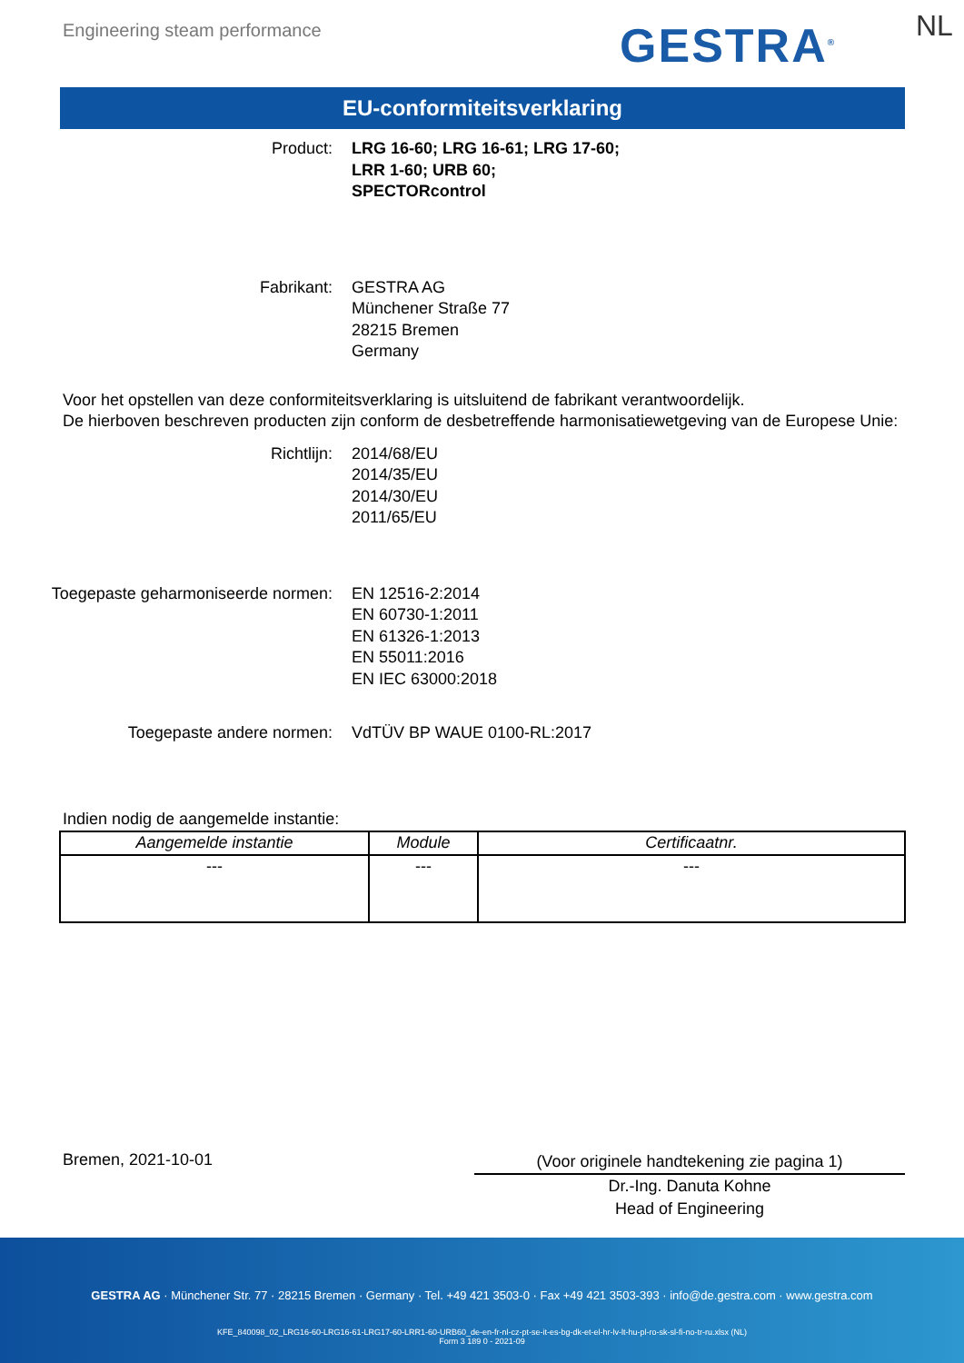Engineering steam performance GESTRA<sup>®</sup> NL
EU-conformiteitsverklaring
Product: LRG 16-60; LRG 16-61; LRG 17-60;
LRR 1-60; URB 60;
SPECTORcontrol
Fabrikant: GESTRA AG
Münchener Straße 77
28215 Bremen
Germany
Voor het opstellen van deze conformiteitsverklaring is uitsluitend de fabrikant verantwoordelijk.
De hierboven beschreven producten zijn conform de desbetreffende harmonisatiewetgeving van de Europese Unie:
Richtlijn: 2014/68/EU
2014/35/EU
2014/30/EU
2011/65/EU
Toegepaste geharmoniseerde normen: EN 12516-2:2014
EN 60730-1:2011
EN 61326-1:2013
EN 55011:2016
EN IEC 63000:2018
Toegepaste andere normen: VdTÜV BP WAUE 0100-RL:2017
Indien nodig de aangemelde instantie:
| Aangemelde instantie | Module | Certificaatnr. |
| --- | --- | --- |
| --- | --- | --- |
Bremen, 2021-10-01
(Voor originele handtekening zie pagina 1)
Dr.-Ing. Danuta Kohne
Head of Engineering
GESTRA AG · Münchener Str. 77 · 28215 Bremen · Germany · Tel. +49 421 3503-0 · Fax +49 421 3503-393 · info@de.gestra.com · www.gestra.com
KFE_840098_02_LRG16-60-LRG16-61-LRG17-60-LRR1-60-URB60_de-en-fr-nl-cz-pt-se-it-es-bg-dk-et-el-hr-lv-lt-hu-pl-ro-sk-sl-fi-no-tr-ru.xlsx (NL)
Form 3 189 0 - 2021-09